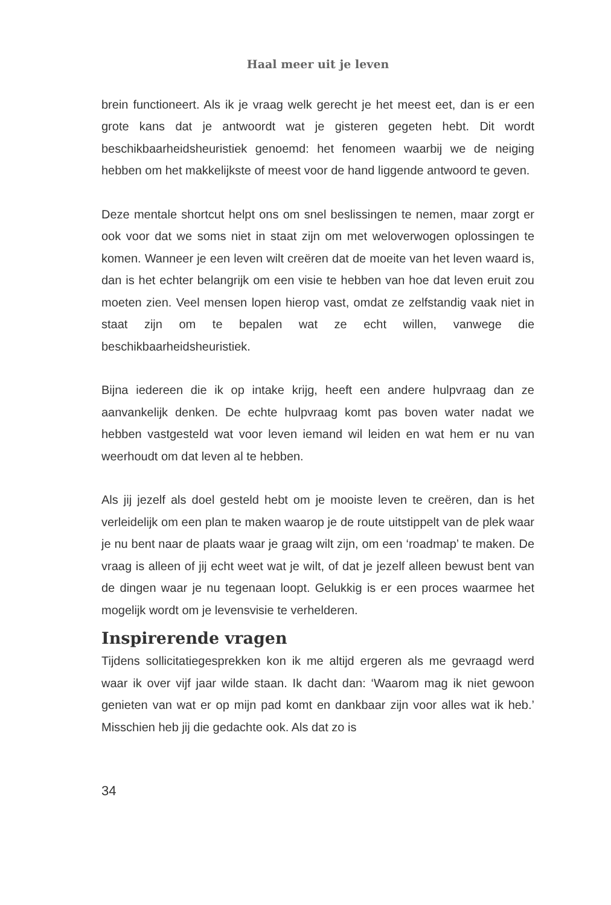Haal meer uit je leven
brein functioneert. Als ik je vraag welk gerecht je het meest eet, dan is er een grote kans dat je antwoordt wat je gisteren gegeten hebt. Dit wordt beschikbaarheidsheuristiek genoemd: het fenomeen waarbij we de neiging hebben om het makkelijkste of meest voor de hand liggende antwoord te geven.
Deze mentale shortcut helpt ons om snel beslissingen te nemen, maar zorgt er ook voor dat we soms niet in staat zijn om met weloverwogen oplossingen te komen. Wanneer je een leven wilt creëren dat de moeite van het leven waard is, dan is het echter belangrijk om een visie te hebben van hoe dat leven eruit zou moeten zien. Veel mensen lopen hierop vast, omdat ze zelfstandig vaak niet in staat zijn om te bepalen wat ze echt willen, vanwege die beschikbaarheidsheuristiek.
Bijna iedereen die ik op intake krijg, heeft een andere hulpvraag dan ze aanvankelijk denken. De echte hulpvraag komt pas boven water nadat we hebben vastgesteld wat voor leven iemand wil leiden en wat hem er nu van weerhoudt om dat leven al te hebben.
Als jij jezelf als doel gesteld hebt om je mooiste leven te creëren, dan is het verleidelijk om een plan te maken waarop je de route uitstippelt van de plek waar je nu bent naar de plaats waar je graag wilt zijn, om een ‘roadmap’ te maken. De vraag is alleen of jij echt weet wat je wilt, of dat je jezelf alleen bewust bent van de dingen waar je nu tegenaan loopt. Gelukkig is er een proces waarmee het mogelijk wordt om je levensvisie te verhelderen.
Inspirerende vragen
Tijdens sollicitatiegesprekken kon ik me altijd ergeren als me gevraagd werd waar ik over vijf jaar wilde staan. Ik dacht dan: ‘Waarom mag ik niet gewoon genieten van wat er op mijn pad komt en dankbaar zijn voor alles wat ik heb.’ Misschien heb jij die gedachte ook. Als dat zo is
34